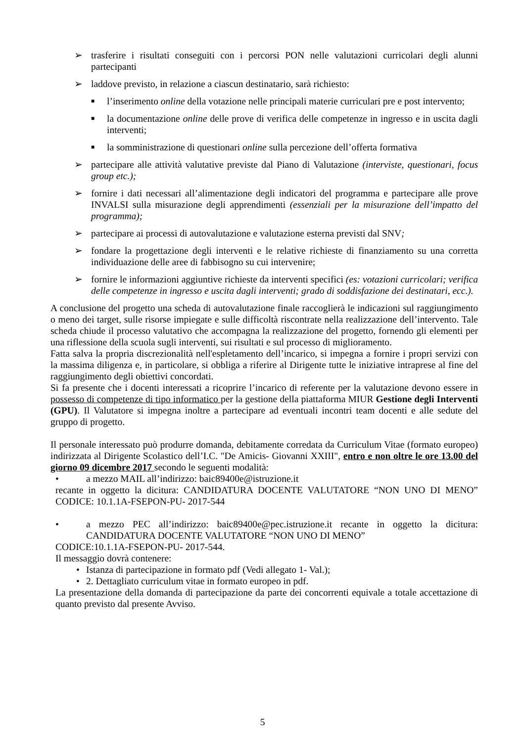➢ trasferire i risultati conseguiti con i percorsi PON nelle valutazioni curricolari degli alunni partecipanti
➢ laddove previsto, in relazione a ciascun destinatario, sarà richiesto:
■
l’inserimento online della votazione nelle principali materie curriculari pre e post intervento;
■
la documentazione online delle prove di verifica delle competenze in ingresso e in uscita dagli interventi;
■
la somministrazione di questionari online sulla percezione dell’offerta formativa
➢ partecipare alle attività valutative previste dal Piano di Valutazione (interviste, questionari, focus group etc.);
➢ fornire i dati necessari all’alimentazione degli indicatori del programma e partecipare alle prove INVALSI sulla misurazione degli apprendimenti (essenziali per la misurazione dell’impatto del programma);
➢ partecipare ai processi di autovalutazione e valutazione esterna previsti dal SNV;
➢ fondare la progettazione degli interventi e le relative richieste di finanziamento su una corretta individuazione delle aree di fabbisogno su cui intervenire;
➢ fornire le informazioni aggiuntive richieste da interventi specifici (es: votazioni curricolari; verifica delle competenze in ingresso e uscita dagli interventi; grado di soddisfazione dei destinatari, ecc.).
A conclusione del progetto una scheda di autovalutazione finale raccoglierà le indicazioni sul raggiungimento o meno dei target, sulle risorse impiegate e sulle difficoltà riscontrate nella realizzazione dell’intervento. Tale scheda chiude il processo valutativo che accompagna la realizzazione del progetto, fornendo gli elementi per una riflessione della scuola sugli interventi, sui risultati e sul processo di miglioramento.
Fatta salva la propria discrezionalità nell'espletamento dell’incarico, si impegna a fornire i propri servizi con la massima diligenza e, in particolare, si obbliga a riferire al Dirigente tutte le iniziative intraprese al fine del raggiungimento degli obiettivi concordati.
Si fa presente che i docenti interessati a ricoprire l’incarico di referente per la valutazione devono essere in possesso di competenze di tipo informatico per la gestione della piattaforma MIUR Gestione degli Interventi (GPU). Il Valutatore si impegna inoltre a partecipare ad eventuali incontri team docenti e alle sedute del gruppo di progetto.
Il personale interessato può produrre domanda, debitamente corredata da Curriculum Vitae (formato europeo) indirizzata al Dirigente Scolastico dell’I.C. "De Amicis- Giovanni XXIII", entro e non oltre le ore 13.00 del giorno 09 dicembre 2017 secondo le seguenti modalità:
• a mezzo MAIL all’indirizzo: baic89400e@istruzione.it
recante in oggetto la dicitura: CANDIDATURA DOCENTE VALUTATORE “NON UNO DI MENO” CODICE: 10.1.1A-FSEPON-PU- 2017-544
• a mezzo PEC all’indirizzo: baic89400e@pec.istruzione.it recante in oggetto la dicitura: CANDIDATURA DOCENTE VALUTATORE “NON UNO DI MENO”
CODICE:10.1.1A-FSEPON-PU- 2017-544.
Il messaggio dovrà contenere:
• Istanza di partecipazione in formato pdf (Vedi allegato 1- Val.);
• 2. Dettagliato curriculum vitae in formato europeo in pdf.
La presentazione della domanda di partecipazione da parte dei concorrenti equivale a totale accettazione di quanto previsto dal presente Avviso.
5